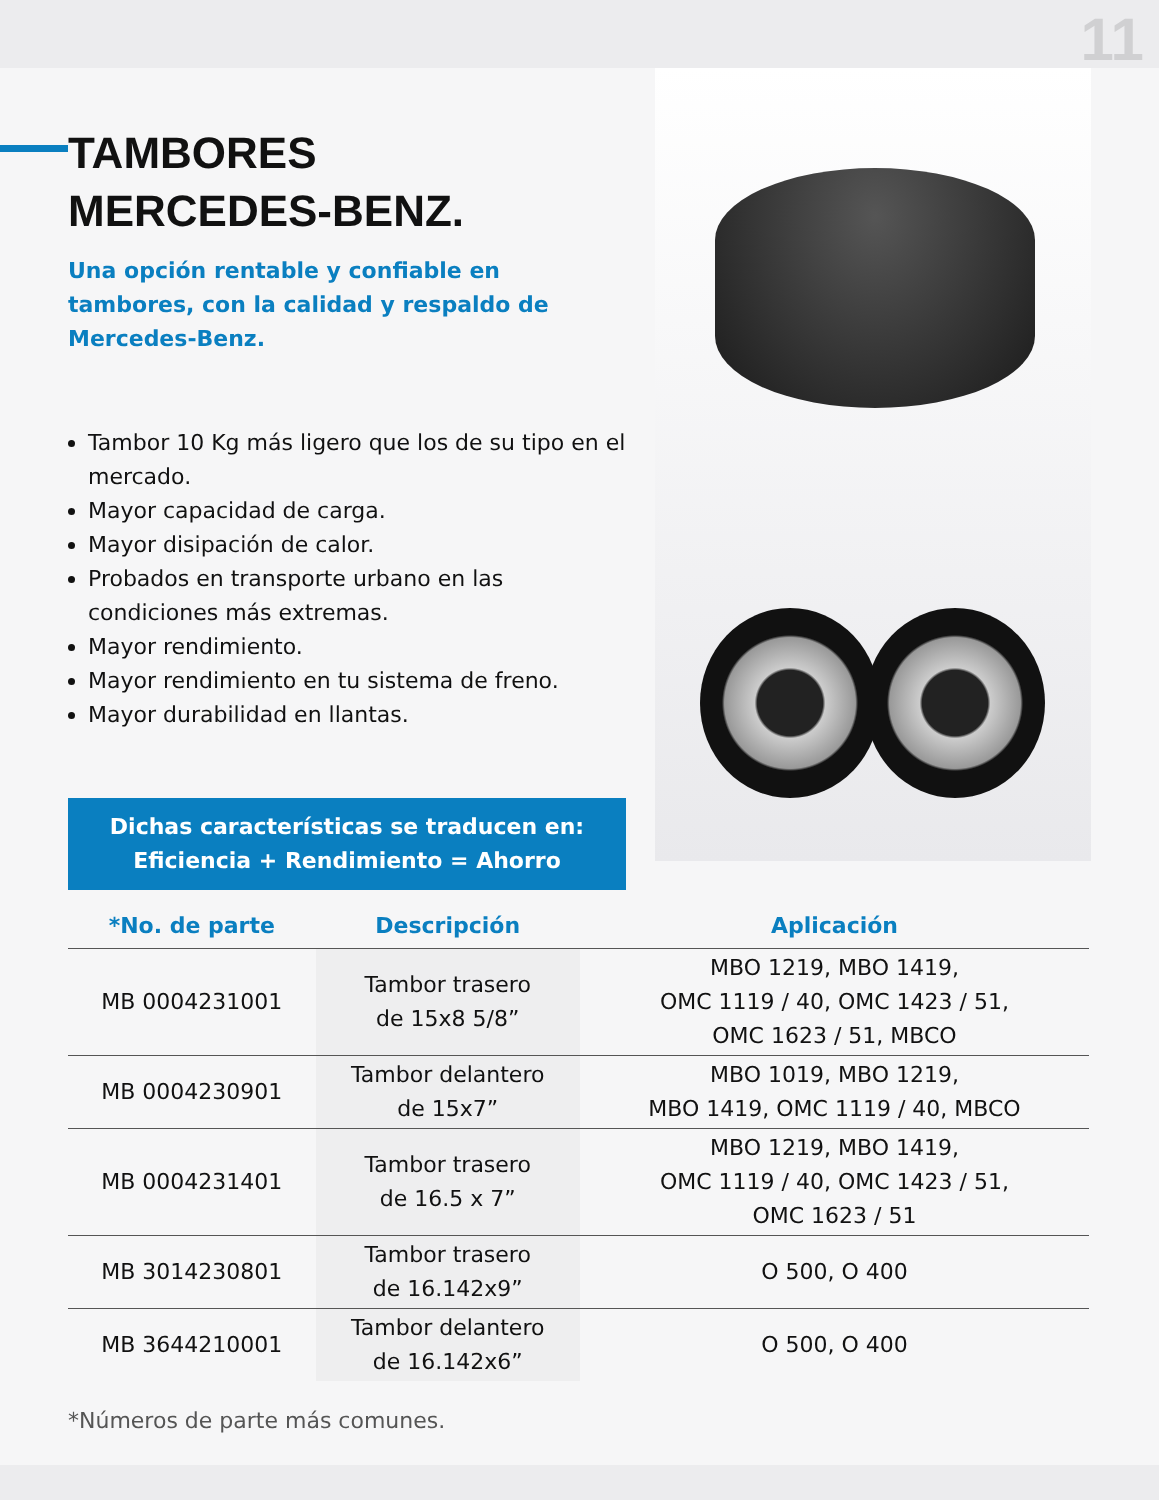11
TAMBORES
MERCEDES-BENZ.
Una opción rentable y confiable en tambores, con la calidad y respaldo de Mercedes-Benz.
Tambor 10 Kg más ligero que los de su tipo en el mercado.
Mayor capacidad de carga.
Mayor disipación de calor.
Probados en transporte urbano en las condiciones más extremas.
Mayor rendimiento.
Mayor rendimiento en tu sistema de freno.
Mayor durabilidad en llantas.
Dichas características se traducen en:
Eficiencia + Rendimiento = Ahorro
| *No. de parte | Descripción | Aplicación |
| --- | --- | --- |
| MB 0004231001 | Tambor trasero de 15x8 5/8” | MBO 1219, MBO 1419, OMC 1119 / 40, OMC 1423 / 51, OMC 1623 / 51, MBCO |
| MB 0004230901 | Tambor delantero de 15x7” | MBO 1019, MBO 1219, MBO 1419, OMC 1119 / 40, MBCO |
| MB 0004231401 | Tambor trasero de 16.5 x 7” | MBO 1219, MBO 1419, OMC 1119 / 40, OMC 1423 / 51, OMC 1623 / 51 |
| MB 3014230801 | Tambor trasero de 16.142x9” | O 500, O 400 |
| MB 3644210001 | Tambor delantero de 16.142x6” | O 500, O 400 |
*Números de parte más comunes.